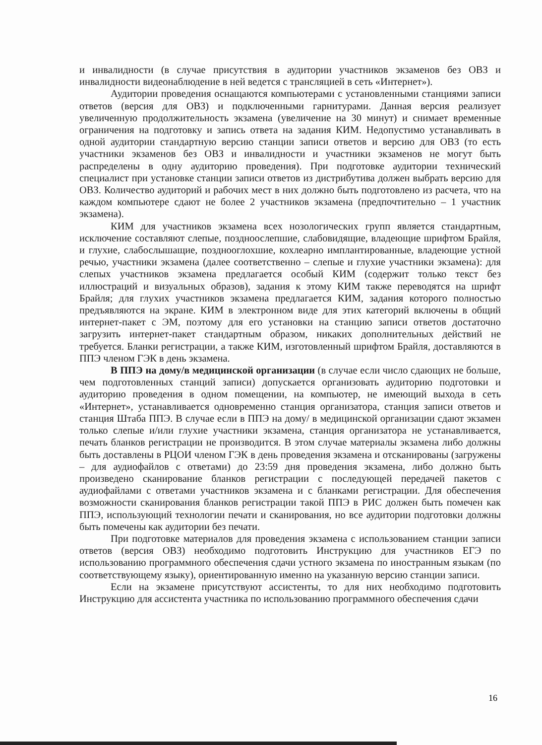и инвалидности (в случае присутствия в аудитории участников экзаменов без ОВЗ и инвалидности видеонаблюдение в ней ведется с трансляцией в сеть «Интернет»).
Аудитории проведения оснащаются компьютерами с установленными станциями записи ответов (версия для ОВЗ) и подключенными гарнитурами. Данная версия реализует увеличенную продолжительность экзамена (увеличение на 30 минут) и снимает временные ограничения на подготовку и запись ответа на задания КИМ. Недопустимо устанавливать в одной аудитории стандартную версию станции записи ответов и версию для ОВЗ (то есть участники экзаменов без ОВЗ и инвалидности и участники экзаменов не могут быть распределены в одну аудиторию проведения). При подготовке аудитории технический специалист при установке станции записи ответов из дистрибутива должен выбрать версию для ОВЗ. Количество аудиторий и рабочих мест в них должно быть подготовлено из расчета, что на каждом компьютере сдают не более 2 участников экзамена (предпочтительно – 1 участник экзамена).
КИМ для участников экзамена всех нозологических групп является стандартным, исключение составляют слепые, поздноослепшие, слабовидящие, владеющие шрифтом Брайля, и глухие, слабослышащие, позднооглохшие, кохлеарно имплантированные, владеющие устной речью, участники экзамена (далее соответственно – слепые и глухие участники экзамена): для слепых участников экзамена предлагается особый КИМ (содержит только текст без иллюстраций и визуальных образов), задания к этому КИМ также переводятся на шрифт Брайля; для глухих участников экзамена предлагается КИМ, задания которого полностью предъявляются на экране. КИМ в электронном виде для этих категорий включены в общий интернет-пакет с ЭМ, поэтому для его установки на станцию записи ответов достаточно загрузить интернет-пакет стандартным образом, никаких дополнительных действий не требуется. Бланки регистрации, а также КИМ, изготовленный шрифтом Брайля, доставляются в ППЭ членом ГЭК в день экзамена.
В ППЭ на дому/в медицинской организации (в случае если число сдающих не больше, чем подготовленных станций записи) допускается организовать аудиторию подготовки и аудиторию проведения в одном помещении, на компьютер, не имеющий выхода в сеть «Интернет», устанавливается одновременно станция организатора, станция записи ответов и станция Штаба ППЭ. В случае если в ППЭ на дому/ в медицинской организации сдают экзамен только слепые и/или глухие участники экзамена, станция организатора не устанавливается, печать бланков регистрации не производится. В этом случае материалы экзамена либо должны быть доставлены в РЦОИ членом ГЭК в день проведения экзамена и отсканированы (загружены – для аудиофайлов с ответами) до 23:59 дня проведения экзамена, либо должно быть произведено сканирование бланков регистрации с последующей передачей пакетов с аудиофайлами с ответами участников экзамена и с бланками регистрации. Для обеспечения возможности сканирования бланков регистрации такой ППЭ в РИС должен быть помечен как ППЭ, использующий технологии печати и сканирования, но все аудитории подготовки должны быть помечены как аудитории без печати.
При подготовке материалов для проведения экзамена с использованием станции записи ответов (версия ОВЗ) необходимо подготовить Инструкцию для участников ЕГЭ по использованию программного обеспечения сдачи устного экзамена по иностранным языкам (по соответствующему языку), ориентированную именно на указанную версию станции записи.
Если на экзамене присутствуют ассистенты, то для них необходимо подготовить Инструкцию для ассистента участника по использованию программного обеспечения сдачи
16